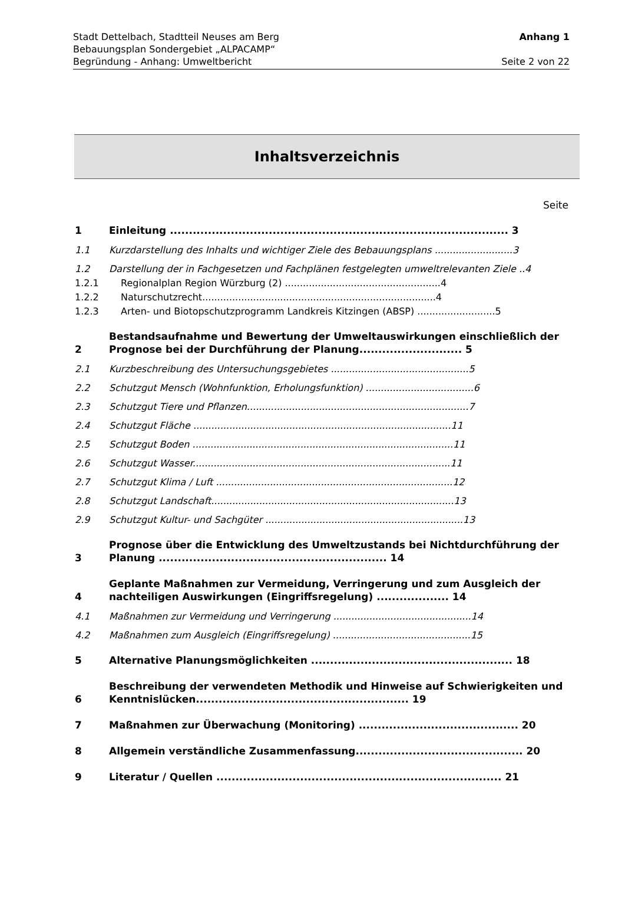Stadt Dettelbach, Stadtteil Neuses am Berg Anhang 1
Bebauungsplan Sondergebiet „ALPACAMP“
Begründung - Anhang: Umweltbericht Seite 2 von 22
Inhaltsverzeichnis
Seite
1 Einleitung ......................................................................................... 3
1.1 Kurzdarstellung des Inhalts und wichtiger Ziele des Bebauungsplans ..........................3
1.2 Darstellung der in Fachgesetzen und Fachplänen festgelegten umweltrelevanten Ziele ..4
1.2.1 Regionalplan Region Würzburg (2) ....................................................4
1.2.2 Naturschutzrecht..............................................................................4
1.2.3 Arten- und Biotopschutzprogramm Landkreis Kitzingen (ABSP) ..........................5
2 Bestandsaufnahme und Bewertung der Umweltauswirkungen einschließlich der Prognose bei der Durchführung der Planung........................... 5
2.1 Kurzbeschreibung des Untersuchungsgebietes ..............................................5
2.2 Schutzgut Mensch (Wohnfunktion, Erholungsfunktion) ....................................6
2.3 Schutzgut Tiere und Pflanzen..........................................................................7
2.4 Schutzgut Fläche ......................................................................................11
2.5 Schutzgut Boden .......................................................................................11
2.6 Schutzgut Wasser......................................................................................11
2.7 Schutzgut Klima / Luft ...............................................................................12
2.8 Schutzgut Landschaft.................................................................................13
2.9 Schutzgut Kultur- und Sachgüter ..................................................................13
3 Prognose über die Entwicklung des Umweltzustands bei Nichtdurchführung der Planung ............................................................ 14
4 Geplante Maßnahmen zur Vermeidung, Verringerung und zum Ausgleich der nachteiligen Auswirkungen (Eingriffsregelung) ................... 14
4.1 Maßnahmen zur Vermeidung und Verringerung ..............................................14
4.2 Maßnahmen zum Ausgleich (Eingriffsregelung) ..............................................15
5 Alternative Planungsmöglichkeiten ..................................................... 18
6 Beschreibung der verwendeten Methodik und Hinweise auf Schwierigkeiten und Kenntnislücken........................................................ 19
7 Maßnahmen zur Überwachung (Monitoring) .......................................... 20
8 Allgemein verständliche Zusammenfassung............................................ 20
9 Literatur / Quellen ........................................................................... 21